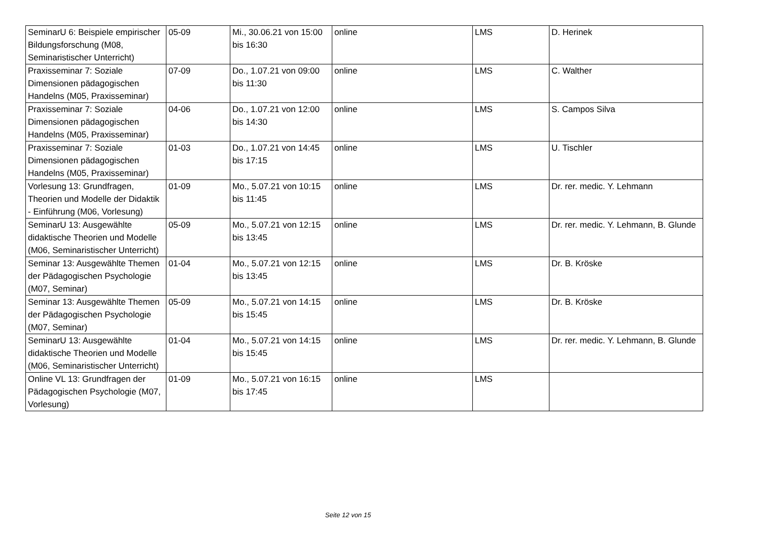| SeminarU 6: Beispiele empirischer Bildungsforschung (M08, Seminaristischer Unterricht) | 05-09 | Mi., 30.06.21 von 15:00 bis 16:30 | online | LMS | D. Herinek |
| Praxisseminar 7: Soziale Dimensionen pädagogischen Handelns (M05, Praxisseminar) | 07-09 | Do., 1.07.21 von 09:00 bis 11:30 | online | LMS | C. Walther |
| Praxisseminar 7: Soziale Dimensionen pädagogischen Handelns (M05, Praxisseminar) | 04-06 | Do., 1.07.21 von 12:00 bis 14:30 | online | LMS | S. Campos Silva |
| Praxisseminar 7: Soziale Dimensionen pädagogischen Handelns (M05, Praxisseminar) | 01-03 | Do., 1.07.21 von 14:45 bis 17:15 | online | LMS | U. Tischler |
| Vorlesung 13: Grundfragen, Theorien und Modelle der Didaktik - Einführung (M06, Vorlesung) | 01-09 | Mo., 5.07.21 von 10:15 bis 11:45 | online | LMS | Dr. rer. medic. Y. Lehmann |
| SeminarU 13: Ausgewählte didaktische Theorien und Modelle (M06, Seminaristischer Unterricht) | 05-09 | Mo., 5.07.21 von 12:15 bis 13:45 | online | LMS | Dr. rer. medic. Y. Lehmann, B. Glunde |
| Seminar 13: Ausgewählte Themen der Pädagogischen Psychologie (M07, Seminar) | 01-04 | Mo., 5.07.21 von 12:15 bis 13:45 | online | LMS | Dr. B. Kröske |
| Seminar 13: Ausgewählte Themen der Pädagogischen Psychologie (M07, Seminar) | 05-09 | Mo., 5.07.21 von 14:15 bis 15:45 | online | LMS | Dr. B. Kröske |
| SeminarU 13: Ausgewählte didaktische Theorien und Modelle (M06, Seminaristischer Unterricht) | 01-04 | Mo., 5.07.21 von 14:15 bis 15:45 | online | LMS | Dr. rer. medic. Y. Lehmann, B. Glunde |
| Online VL 13: Grundfragen der Pädagogischen Psychologie (M07, Vorlesung) | 01-09 | Mo., 5.07.21 von 16:15 bis 17:45 | online | LMS | |
Seite 12 von 15